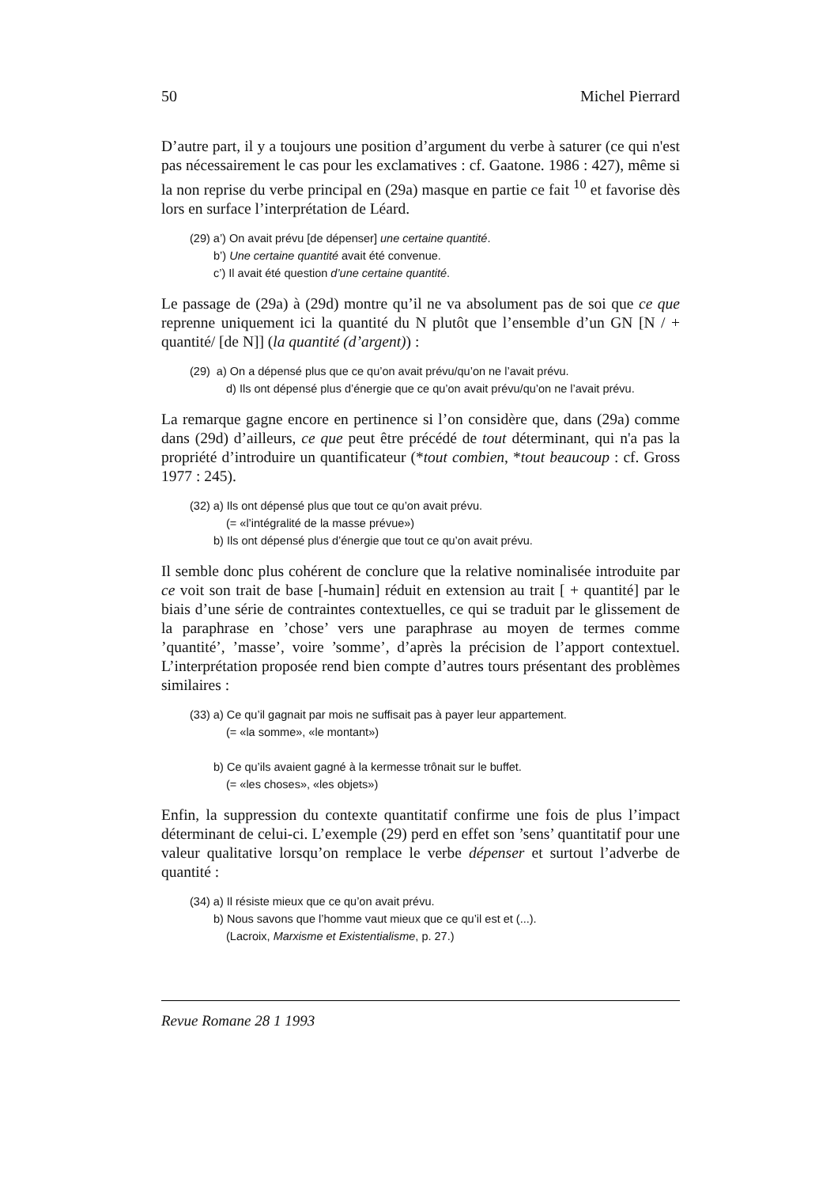50 Michel Pierrard
D’autre part, il y a toujours une position d’argument du verbe à saturer (ce qui n'est pas nécessairement le cas pour les exclamatives : cf. Gaatone. 1986 : 427), même si la non reprise du verbe principal en (29a) masque en partie ce fait <sup>10</sup> et favorise dès lors en surface l’interprétation de Léard.
(29) a’) On avait prévu [de dépenser] une certaine quantité.
b’) Une certaine quantité avait été convenue.
c’) Il avait été question d’une certaine quantité.
Le passage de (29a) à (29d) montre qu’il ne va absolument pas de soi que ce que reprenne uniquement ici la quantité du N plutôt que l’ensemble d’un GN [N / + quantité/ [de N]] (la quantité (d’argent)) :
(29) a) On a dépensé plus que ce qu’on avait prévu/qu’on ne l’avait prévu.
d) Ils ont dépensé plus d’énergie que ce qu’on avait prévu/qu’on ne l’avait prévu.
La remarque gagne encore en pertinence si l’on considère que, dans (29a) comme dans (29d) d’ailleurs, ce que peut être précédé de tout déterminant, qui n'a pas la propriété d’introduire un quantificateur (*tout combien, *tout beaucoup : cf. Gross 1977 : 245).
(32) a) Ils ont dépensé plus que tout ce qu’on avait prévu.
(= «l’intégralité de la masse prévue»)
b) Ils ont dépensé plus d’énergie que tout ce qu’on avait prévu.
Il semble donc plus cohérent de conclure que la relative nominalisée introduite par ce voit son trait de base [-humain] réduit en extension au trait [ + quantité] par le biais d’une série de contraintes contextuelles, ce qui se traduit par le glissement de la paraphrase en ’chose’ vers une paraphrase au moyen de termes comme ’quantité’, ’masse’, voire ’somme’, d’après la précision de l’apport contextuel. L’interprétation proposée rend bien compte d’autres tours présentant des problèmes similaires :
(33) a) Ce qu’il gagnait par mois ne suffisait pas à payer leur appartement.
(= «la somme», «le montant»)
b) Ce qu’ils avaient gagné à la kermesse trônait sur le buffet.
(= «les choses», «les objets»)
Enfin, la suppression du contexte quantitatif confirme une fois de plus l’impact déterminant de celui-ci. L’exemple (29) perd en effet son ’sens’ quantitatif pour une valeur qualitative lorsqu’on remplace le verbe dépenser et surtout l’adverbe de quantité :
(34) a) Il résiste mieux que ce qu’on avait prévu.
b) Nous savons que l’homme vaut mieux que ce qu’il est et (...).
(Lacroix, Marxisme et Existentialisme, p. 27.)
Revue Romane 28 1 1993